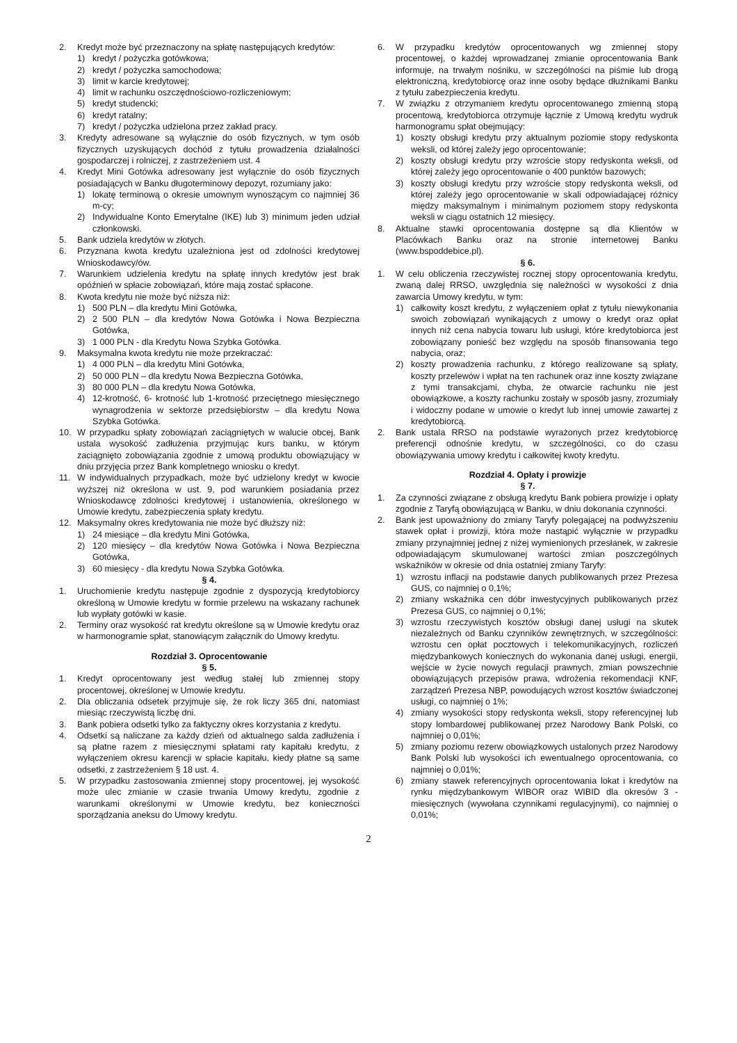2. Kredyt może być przeznaczony na spłatę następujących kredytów:
1) kredyt / pożyczka gotówkowa;
2) kredyt / pożyczka samochodowa;
3) limit w karcie kredytowej;
4) limit w rachunku oszczędnościowo-rozliczeniowym;
5) kredyt studencki;
6) kredyt ratalny;
7) kredyt / pożyczka udzielona przez zakład pracy.
3. Kredyty adresowane są wyłącznie do osób fizycznych, w tym osób fizycznych uzyskujących dochód z tytułu prowadzenia działalności gospodarczej i rolniczej, z zastrzeżeniem ust. 4
4. Kredyt Mini Gotówka adresowany jest wyłącznie do osób fizycznych posiadających w Banku długoterminowy depozyt, rozumiany jako:
1) lokatę terminową o okresie umownym wynoszącym co najmniej 36 m-cy;
2) Indywidualne Konto Emerytalne (IKE) lub 3) minimum jeden udział członkowski.
5. Bank udziela kredytów w złotych.
6. Przyznana kwota kredytu uzależniona jest od zdolności kredytowej Wnioskodawcy/ów.
7. Warunkiem udzielenia kredytu na spłatę innych kredytów jest brak opóźnień w spłacie zobowiązań, które mają zostać spłacone.
8. Kwota kredytu nie może być niższa niż:
1) 500 PLN – dla kredytu Mini Gotówka,
2) 2 500 PLN – dla kredytów Nowa Gotówka i Nowa Bezpieczna Gotówka,
3) 1 000 PLN - dla Kredytu Nowa Szybka Gotówka.
9. Maksymalna kwota kredytu nie może przekraczać:
1) 4 000 PLN – dla kredytu Mini Gotówka,
2) 50 000 PLN – dla kredytu Nowa Bezpieczna Gotówka,
3) 80 000 PLN – dla kredytu Nowa Gotówka,
4) 12-krotność, 6- krotność lub 1-krotność przeciętnego miesięcznego wynagrodzenia w sektorze przedsiębiorstw – dla kredytu Nowa Szybka Gotówka.
10. W przypadku spłaty zobowiązań zaciągniętych w walucie obcej, Bank ustala wysokość zadłużenia przyjmując kurs banku, w którym zaciągnięto zobowiązania zgodnie z umową produktu obowiązujący w dniu przyjęcia przez Bank kompletnego wniosku o kredyt.
11. W indywidualnych przypadkach, może być udzielony kredyt w kwocie wyższej niż określona w ust. 9, pod warunkiem posiadania przez Wnioskodawcę zdolności kredytowej i ustanowienia, określonego w Umowie kredytu, zabezpieczenia spłaty kredytu.
12. Maksymalny okres kredytowania nie może być dłuższy niż:
1) 24 miesiące – dla kredytu Mini Gotówka,
2) 120 miesięcy – dla kredytów Nowa Gotówka i Nowa Bezpieczna Gotówka,
3) 60 miesięcy - dla kredytu Nowa Szybka Gotówka.
§ 4.
1. Uruchomienie kredytu następuje zgodnie z dyspozycją kredytobiorcy określoną w Umowie kredytu w formie przelewu na wskazany rachunek lub wypłaty gotówki w kasie.
2. Terminy oraz wysokość rat kredytu określone są w Umowie kredytu oraz w harmonogramie spłat, stanowiącym załącznik do Umowy kredytu.
Rozdział 3. Oprocentowanie
§ 5.
1. Kredyt oprocentowany jest według stałej lub zmiennej stopy procentowej, określonej w Umowie kredytu.
2. Dla obliczania odsetek przyjmuje się, że rok liczy 365 dni, natomiast miesiąc rzeczywistą liczbę dni.
3. Bank pobiera odsetki tylko za faktyczny okres korzystania z kredytu.
4. Odsetki są naliczane za każdy dzień od aktualnego salda zadłużenia i są płatne razem z miesięcznymi spłatami raty kapitału kredytu, z wyłączeniem okresu karencji w spłacie kapitału, kiedy płatne są same odsetki, z zastrzeżeniem § 18 ust. 4.
5. W przypadku zastosowania zmiennej stopy procentowej, jej wysokość może ulec zmianie w czasie trwania Umowy kredytu, zgodnie z warunkami określonymi w Umowie kredytu, bez konieczności sporządzania aneksu do Umowy kredytu.
6. W przypadku kredytów oprocentowanych wg zmiennej stopy procentowej, o każdej wprowadzanej zmianie oprocentowania Bank informuje, na trwałym nośniku, w szczególności na piśmie lub drogą elektroniczną, kredytobiorcę oraz inne osoby będące dłużnikami Banku z tytułu zabezpieczenia kredytu.
7. W związku z otrzymaniem kredytu oprocentowanego zmienną stopą procentową, kredytobiorca otrzymuje łącznie z Umową kredytu wydruk harmonogramu spłat obejmujący:
1) koszty obsługi kredytu przy aktualnym poziomie stopy redyskonta weksli, od której zależy jego oprocentowanie;
2) koszty obsługi kredytu przy wzroście stopy redyskonta weksli, od której zależy jego oprocentowanie o 400 punktów bazowych;
3) koszty obsługi kredytu przy wzroście stopy redyskonta weksli, od której zależy jego oprocentowanie w skali odpowiadającej różnicy między maksymalnym i minimalnym poziomem stopy redyskonta weksli w ciągu ostatnich 12 miesięcy.
8. Aktualne stawki oprocentowania dostępne są dla Klientów w Placówkach Banku oraz na stronie internetowej Banku (www.bspoddebice.pl).
§ 6.
1. W celu obliczenia rzeczywistej rocznej stopy oprocentowania kredytu, zwaną dalej RRSO, uwzględnia się należności w wysokości z dnia zawarcia Umowy kredytu, w tym:
1) całkowity koszt kredytu, z wyłączeniem opłat z tytułu niewykonania swoich zobowiązań wynikających z umowy o kredyt oraz opłat innych niż cena nabycia towaru lub usługi, które kredytobiorca jest zobowiązany ponieść bez względu na sposób finansowania tego nabycia, oraz;
2) koszty prowadzenia rachunku, z którego realizowane są spłaty, koszty przelewów i wpłat na ten rachunek oraz inne koszty związane z tymi transakcjami, chyba, że otwarcie rachunku nie jest obowiązkowe, a koszty rachunku zostały w sposób jasny, zrozumiały i widoczny podane w umowie o kredyt lub innej umowie zawartej z kredytobiorcą.
2. Bank ustala RRSO na podstawie wyrażonych przez kredytobiorcę preferencji odnośnie kredytu, w szczególności, co do czasu obowiązywania umowy kredytu i całkowitej kwoty kredytu.
Rozdział 4. Opłaty i prowizje
§ 7.
1. Za czynności związane z obsługą kredytu Bank pobiera prowizje i opłaty zgodnie z Taryfą obowiązującą w Banku, w dniu dokonania czynności.
2. Bank jest upoważniony do zmiany Taryfy polegającej na podwyższeniu stawek opłat i prowizji, która może nastąpić wyłącznie w przypadku zmiany przynajmniej jednej z niżej wymienionych przesłanek, w zakresie odpowiadającym skumulowanej wartości zmian poszczególnych wskaźników w okresie od dnia ostatniej zmiany Taryfy:
1) wzrostu inflacji na podstawie danych publikowanych przez Prezesa GUS, co najmniej o 0,1%;
2) zmiany wskaźnika cen dóbr inwestycyjnych publikowanych przez Prezesa GUS, co najmniej o 0,1%;
3) wzrostu rzeczywistych kosztów obsługi danej usługi na skutek niezależnych od Banku czynników zewnętrznych, w szczególności: wzrostu cen opłat pocztowych i telekomunikacyjnych, rozliczeń międzybankowych koniecznych do wykonania danej usługi, energii, wejście w życie nowych regulacji prawnych, zmian powszechnie obowiązujących przepisów prawa, wdrożenia rekomendacji KNF, zarządzeń Prezesa NBP, powodujących wzrost kosztów świadczonej usługi, co najmniej o 1%;
4) zmiany wysokości stopy redyskonta weksli, stopy referencyjnej lub stopy lombardowej publikowanej przez Narodowy Bank Polski, co najmniej o 0,01%;
5) zmiany poziomu rezerw obowiązkowych ustalonych przez Narodowy Bank Polski lub wysokości ich ewentualnego oprocentowania, co najmniej o 0,01%;
6) zmiany stawek referencyjnych oprocentowania lokat i kredytów na rynku międzybankowym WIBOR oraz WIBID dla okresów 3 - miesięcznych (wywołana czynnikami regulacyjnymi), co najmniej o 0,01%;
2